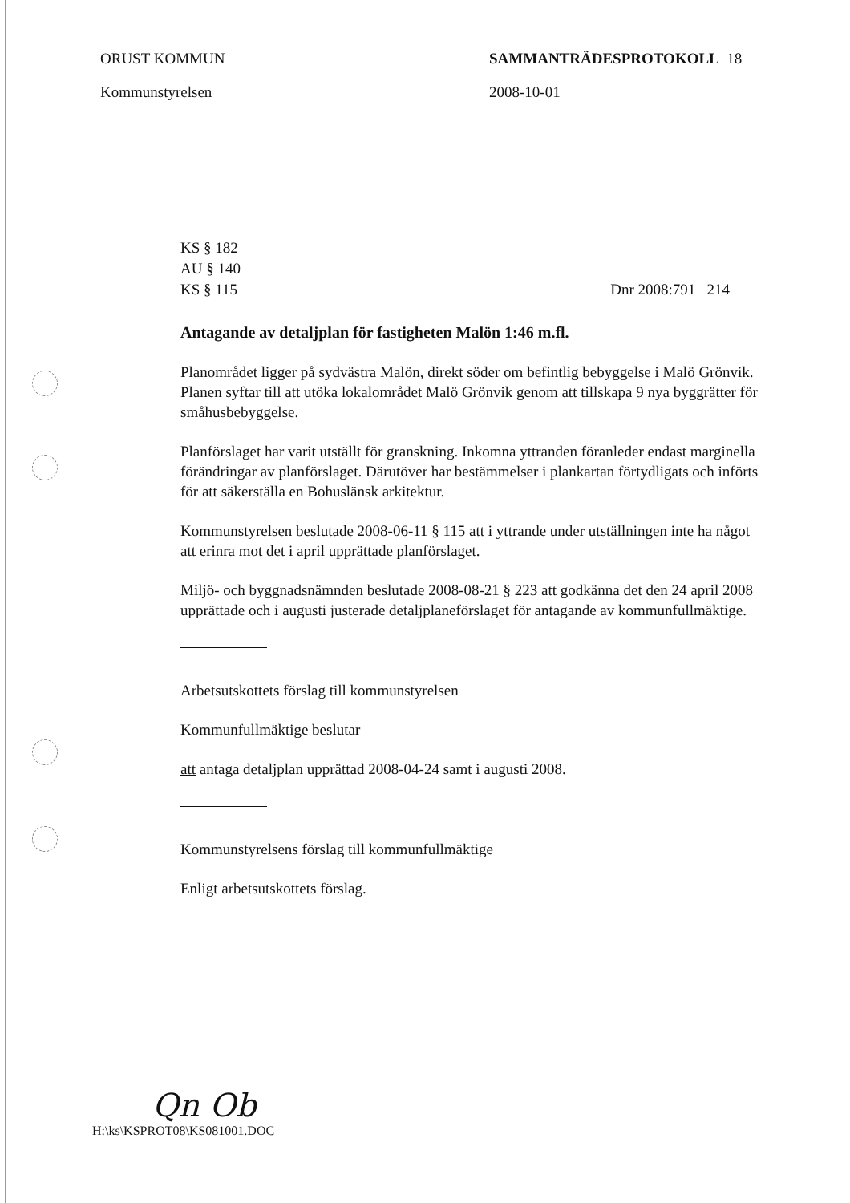ORUST KOMMUN
Kommunstyrelsen
SAMMANTRÄDESPROTOKOLL 18
2008-10-01
KS § 182
AU § 140
KS § 115
Dnr 2008:791 214
Antagande av detaljplan för fastigheten Malön 1:46 m.fl.
Planområdet ligger på sydvästra Malön, direkt söder om befintlig bebyggelse i Malö Grönvik. Planen syftar till att utöka lokalområdet Malö Grönvik genom att tillskapa 9 nya byggrätter för småhusbebyggelse.
Planförslaget har varit utställt för granskning. Inkomna yttranden föranleder endast marginella förändringar av planförslaget. Därutöver har bestämmelser i plankartan förtydligats och införts för att säkerställa en Bohuslänsk arkitektur.
Kommunstyrelsen beslutade 2008-06-11 § 115 att i yttrande under utställningen inte ha något att erinra mot det i april upprättade planförslaget.
Miljö- och byggnadsnämnden beslutade 2008-08-21 § 223 att godkänna det den 24 april 2008 upprättade och i augusti justerade detaljplaneförslaget för antagande av kommunfullmäktige.
Arbetsutskottets förslag till kommunstyrelsen
Kommunfullmäktige beslutar
att antaga detaljplan upprättad 2008-04-24 samt i augusti 2008.
Kommunstyrelsens förslag till kommunfullmäktige
Enligt arbetsutskottets förslag.
Qn Ob
H:\ks\KSPROT08\KS081001.DOC